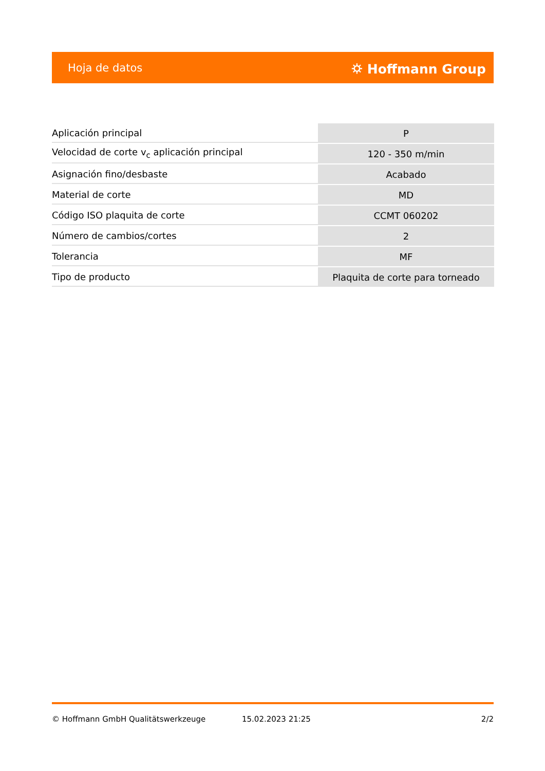Hoja de datos ⛭ Hoffmann Group
| Aplicación principal | P |
| Velocidad de corte v<sub>c</sub> aplicación principal | 120 - 350 m/min |
| Asignación fino/desbaste | Acabado |
| Material de corte | MD |
| Código ISO plaquita de corte | CCMT 060202 |
| Número de cambios/cortes | 2 |
| Tolerancia | MF |
| Tipo de producto | Plaquita de corte para torneado |
© Hoffmann GmbH Qualitätswerkzeuge 15.02.2023 21:25 2/2